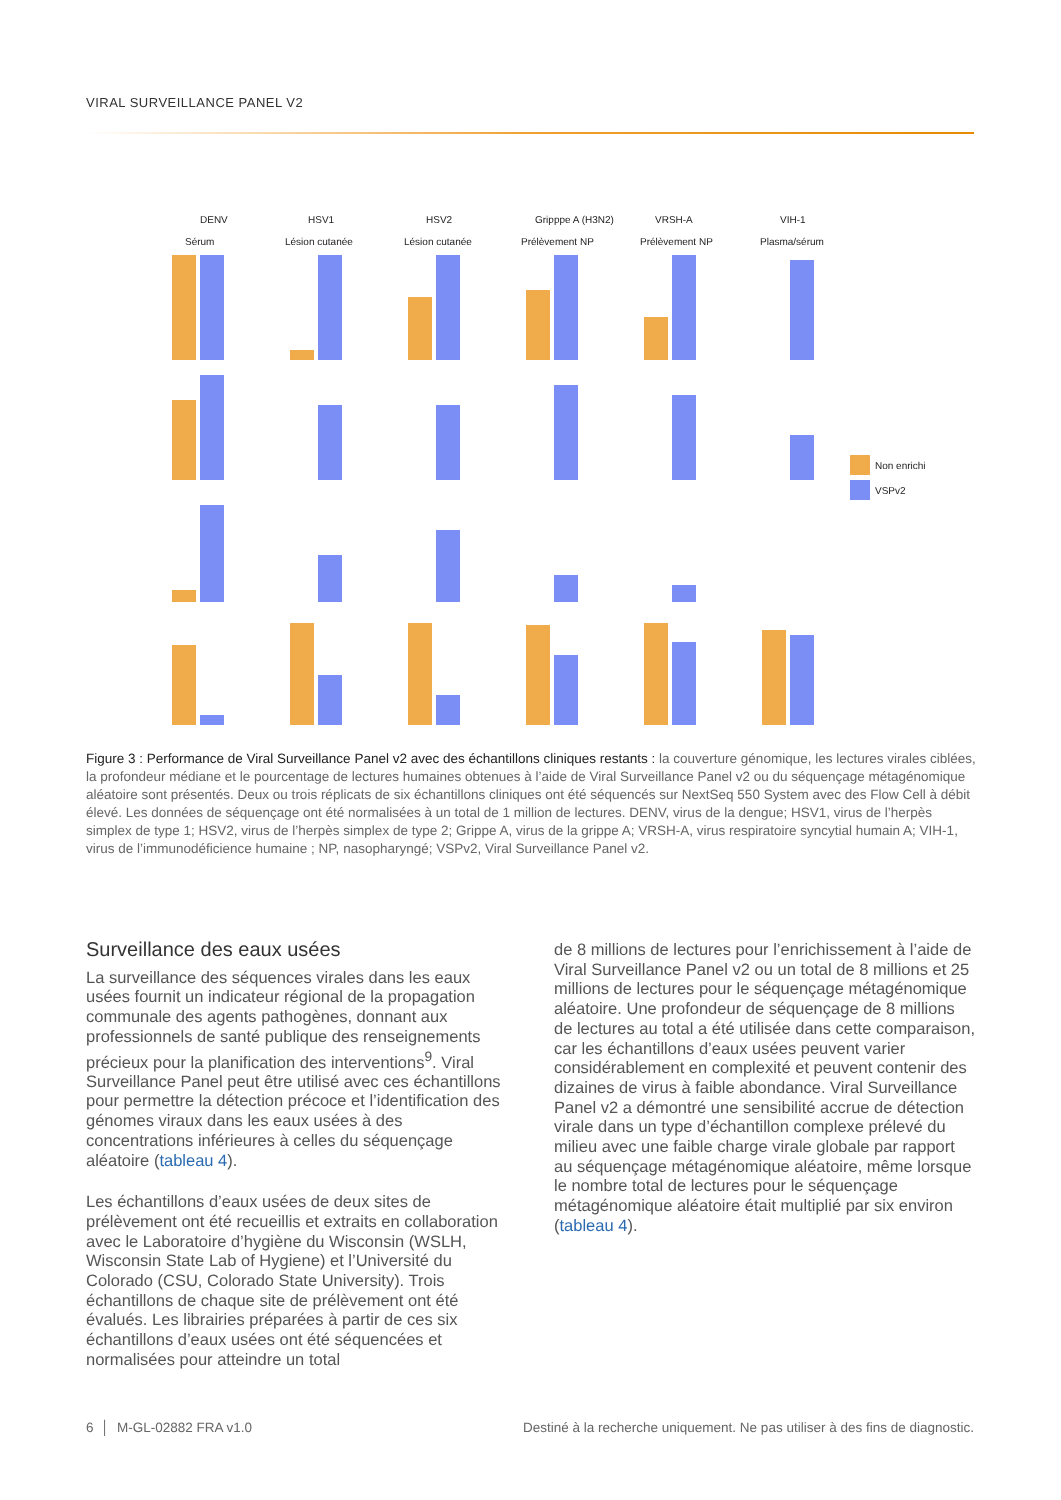VIRAL SURVEILLANCE PANEL V2
DENV
Sérum
HSV1
Lésion cutanée
HSV2
Lésion cutanée
Gripppe A (H3N2)
Prélèvement NP
VRSH-A
Prélèvement NP
VIH-1
Plasma/sérum
Non enrichi
VSPv2
Figure 3 : Performance de Viral Surveillance Panel v2 avec des échantillons cliniques restants : la couverture génomique, les lectures virales ciblées, la profondeur médiane et le pourcentage de lectures humaines obtenues à l’aide de Viral Surveillance Panel v2 ou du séquençage métagénomique aléatoire sont présentés. Deux ou trois réplicats de six échantillons cliniques ont été séquencés sur NextSeq 550 System avec des Flow Cell à débit élevé. Les données de séquençage ont été normalisées à un total de 1 million de lectures. DENV, virus de la dengue; HSV1, virus de l’herpès simplex de type 1; HSV2, virus de l’herpès simplex de type 2; Grippe A, virus de la grippe A; VRSH-A, virus respiratoire syncytial humain A; VIH-1, virus de l’immunodéficience humaine ; NP, nasopharyngé; VSPv2, Viral Surveillance Panel v2.
Surveillance des eaux usées
La surveillance des séquences virales dans les eaux usées fournit un indicateur régional de la propagation communale des agents pathogènes, donnant aux professionnels de santé publique des renseignements précieux pour la planification des interventions<sup>9</sup>. Viral Surveillance Panel peut être utilisé avec ces échantillons pour permettre la détection précoce et l’identification des génomes viraux dans les eaux usées à des concentrations inférieures à celles du séquençage aléatoire (tableau 4).
Les échantillons d’eaux usées de deux sites de prélèvement ont été recueillis et extraits en collaboration avec le Laboratoire d’hygiène du Wisconsin (WSLH, Wisconsin State Lab of Hygiene) et l’Université du Colorado (CSU, Colorado State University). Trois échantillons de chaque site de prélèvement ont été évalués. Les librairies préparées à partir de ces six échantillons d’eaux usées ont été séquencées et normalisées pour atteindre un total
de 8 millions de lectures pour l’enrichissement à l’aide de Viral Surveillance Panel v2 ou un total de 8 millions et 25 millions de lectures pour le séquençage métagénomique aléatoire. Une profondeur de séquençage de 8 millions de lectures au total a été utilisée dans cette comparaison, car les échantillons d’eaux usées peuvent varier considérablement en complexité et peuvent contenir des dizaines de virus à faible abondance. Viral Surveillance Panel v2 a démontré une sensibilité accrue de détection virale dans un type d’échantillon complexe prélevé du milieu avec une faible charge virale globale par rapport au séquençage métagénomique aléatoire, même lorsque le nombre total de lectures pour le séquençage métagénomique aléatoire était multiplié par six environ (tableau 4).
6 │ M-GL-02882 FRA v1.0 Destiné à la recherche uniquement. Ne pas utiliser à des fins de diagnostic.